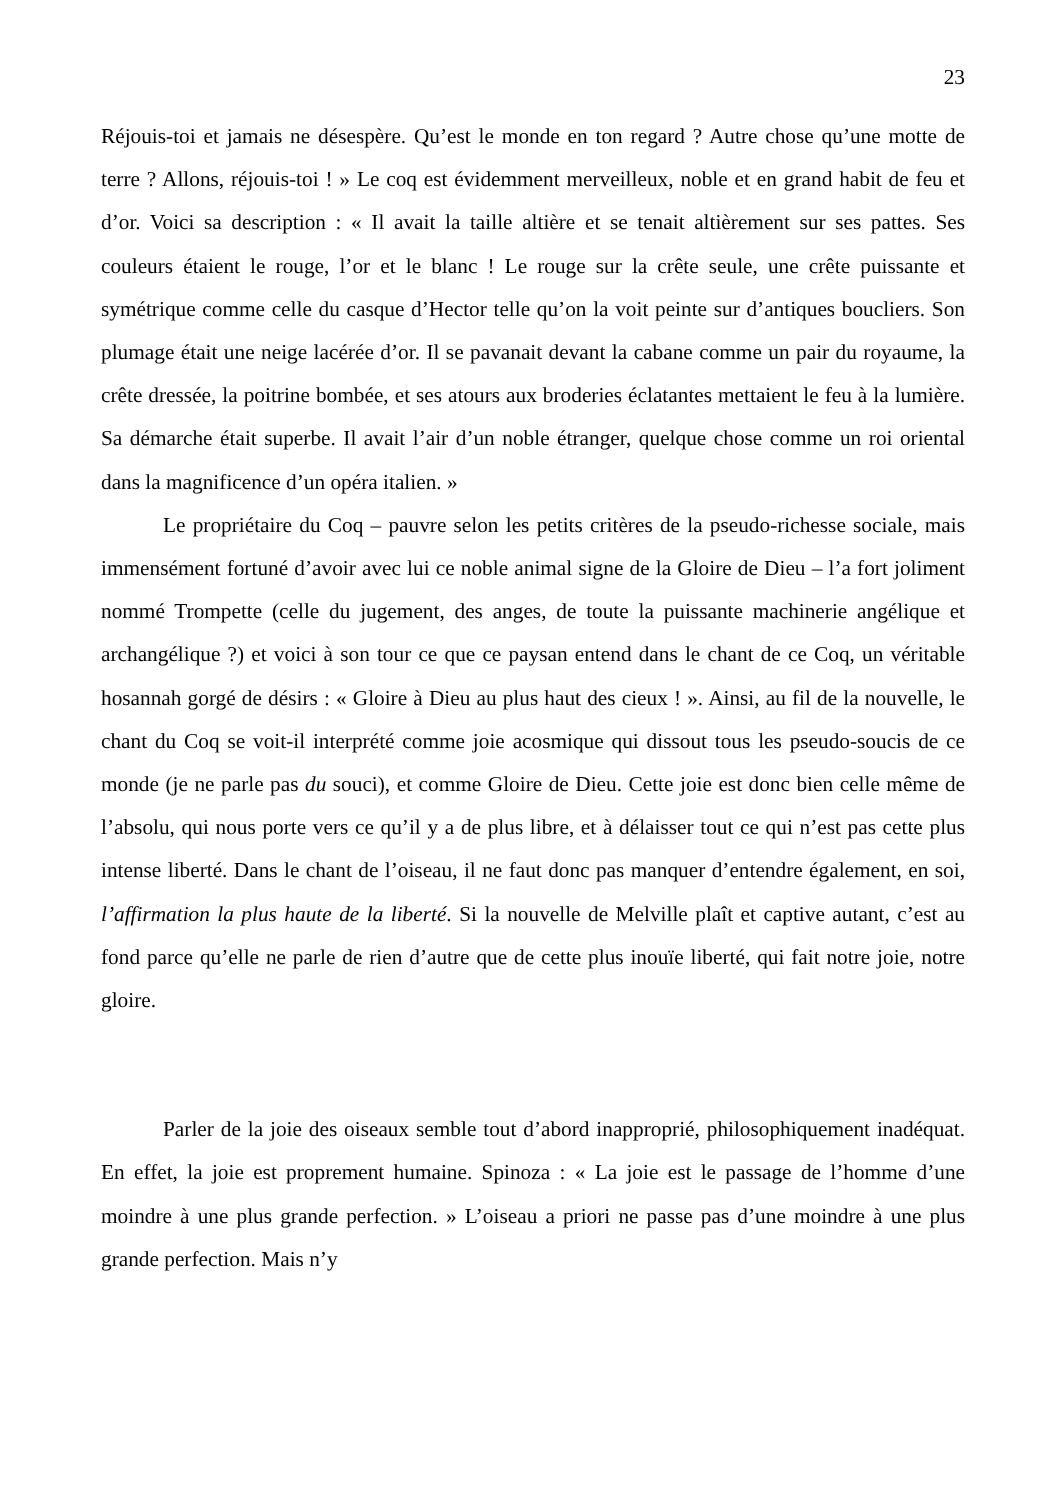23
Réjouis-toi et jamais ne désespère. Qu’est le monde en ton regard ? Autre chose qu’une motte de terre ? Allons, réjouis-toi ! » Le coq est évidemment merveilleux, noble et en grand habit de feu et d’or. Voici sa description : « Il avait la taille altière et se tenait altièrement sur ses pattes. Ses couleurs étaient le rouge, l’or et le blanc ! Le rouge sur la crête seule, une crête puissante et symétrique comme celle du casque d’Hector telle qu’on la voit peinte sur d’antiques boucliers. Son plumage était une neige lacérée d’or. Il se pavanait devant la cabane comme un pair du royaume, la crête dressée, la poitrine bombée, et ses atours aux broderies éclatantes mettaient le feu à la lumière. Sa démarche était superbe. Il avait l’air d’un noble étranger, quelque chose comme un roi oriental dans la magnificence d’un opéra italien. »
Le propriétaire du Coq – pauvre selon les petits critères de la pseudo-richesse sociale, mais immensément fortuné d’avoir avec lui ce noble animal signe de la Gloire de Dieu – l’a fort joliment nommé Trompette (celle du jugement, des anges, de toute la puissante machinerie angélique et archangélique ?) et voici à son tour ce que ce paysan entend dans le chant de ce Coq, un véritable hosannah gorgé de désirs : « Gloire à Dieu au plus haut des cieux ! ». Ainsi, au fil de la nouvelle, le chant du Coq se voit-il interprété comme joie acosmique qui dissout tous les pseudo-soucis de ce monde (je ne parle pas du souci), et comme Gloire de Dieu. Cette joie est donc bien celle même de l’absolu, qui nous porte vers ce qu’il y a de plus libre, et à délaisser tout ce qui n’est pas cette plus intense liberté. Dans le chant de l’oiseau, il ne faut donc pas manquer d’entendre également, en soi, l’affirmation la plus haute de la liberté. Si la nouvelle de Melville plaît et captive autant, c’est au fond parce qu’elle ne parle de rien d’autre que de cette plus inouïe liberté, qui fait notre joie, notre gloire.
Parler de la joie des oiseaux semble tout d’abord inapproprié, philosophiquement inadéquat. En effet, la joie est proprement humaine. Spinoza : « La joie est le passage de l’homme d’une moindre à une plus grande perfection. » L’oiseau a priori ne passe pas d’une moindre à une plus grande perfection. Mais n’y